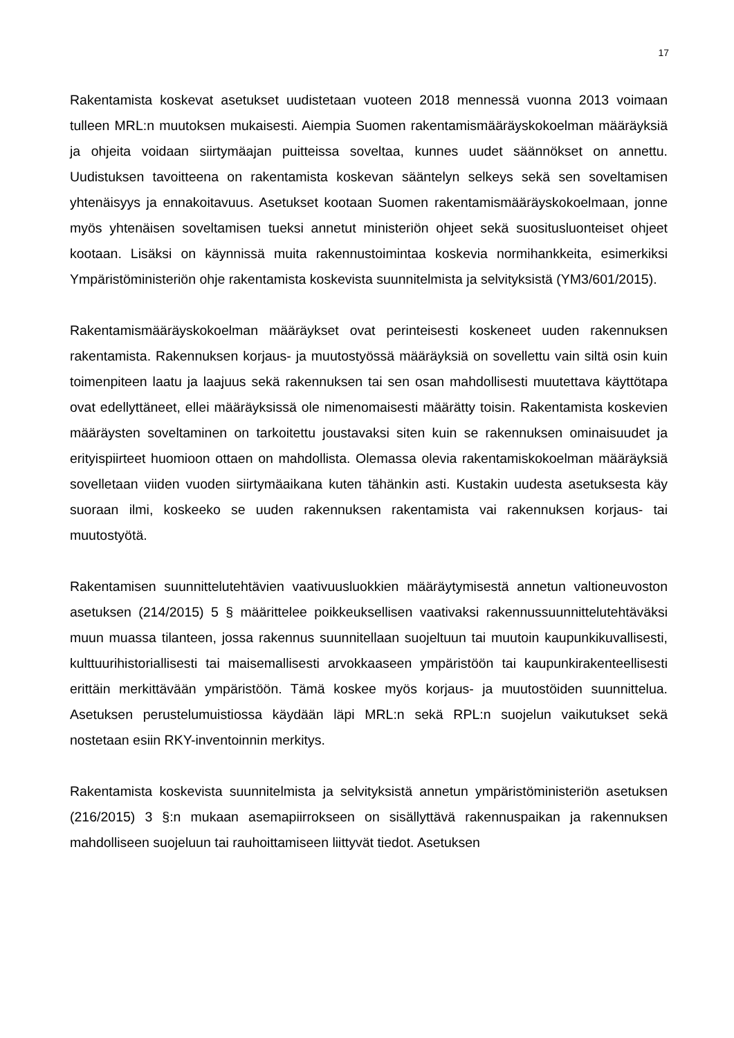17
Rakentamista koskevat asetukset uudistetaan vuoteen 2018 mennessä vuonna 2013 voimaan tulleen MRL:n muutoksen mukaisesti. Aiempia Suomen rakentamismääräyskokoelman määräyksiä ja ohjeita voidaan siirtymäajan puitteissa soveltaa, kunnes uudet säännökset on annettu. Uudistuksen tavoitteena on rakentamista koskevan sääntelyn selkeys sekä sen soveltamisen yhtenäisyys ja ennakoitavuus. Asetukset kootaan Suomen rakentamismääräyskokoelmaan, jonne myös yhtenäisen soveltamisen tueksi annetut ministeriön ohjeet sekä suositusluonteiset ohjeet kootaan. Lisäksi on käynnissä muita rakennustoimintaa koskevia normihankkeita, esimerkiksi Ympäristöministeriön ohje rakentamista koskevista suunnitelmista ja selvityksistä (YM3/601/2015).
Rakentamismääräyskokoelman määräykset ovat perinteisesti koskeneet uuden rakennuksen rakentamista. Rakennuksen korjaus- ja muutostyössä määräyksiä on sovellettu vain siltä osin kuin toimenpiteen laatu ja laajuus sekä rakennuksen tai sen osan mahdollisesti muutettava käyttötapa ovat edellyttäneet, ellei määräyksissä ole nimenomaisesti määrätty toisin. Rakentamista koskevien määräysten soveltaminen on tarkoitettu joustavaksi siten kuin se rakennuksen ominaisuudet ja erityispiirteet huomioon ottaen on mahdollista. Olemassa olevia rakentamiskokoelman määräyksiä sovelletaan viiden vuoden siirtymäaikana kuten tähänkin asti. Kustakin uudesta asetuksesta käy suoraan ilmi, koskeeko se uuden rakennuksen rakentamista vai rakennuksen korjaus- tai muutostyötä.
Rakentamisen suunnittelutehtävien vaativuusluokkien määräytymisestä annetun valtioneuvoston asetuksen (214/2015) 5 § määrittelee poikkeuksellisen vaativaksi rakennussuunnittelutehtäväksi muun muassa tilanteen, jossa rakennus suunnitellaan suojeltuun tai muutoin kaupunkikuvallisesti, kulttuurihistoriallisesti tai maisemallisesti arvokkaaseen ympäristöön tai kaupunkirakenteellisesti erittäin merkittävään ympäristöön. Tämä koskee myös korjaus- ja muutostöiden suunnittelua. Asetuksen perustelumuistiossa käydään läpi MRL:n sekä RPL:n suojelun vaikutukset sekä nostetaan esiin RKY-inventoinnin merkitys.
Rakentamista koskevista suunnitelmista ja selvityksistä annetun ympäristöministeriön asetuksen (216/2015) 3 §:n mukaan asemapiirrokseen on sisällyttävä rakennuspaikan ja rakennuksen mahdolliseen suojeluun tai rauhoittamiseen liittyvät tiedot. Asetuksen